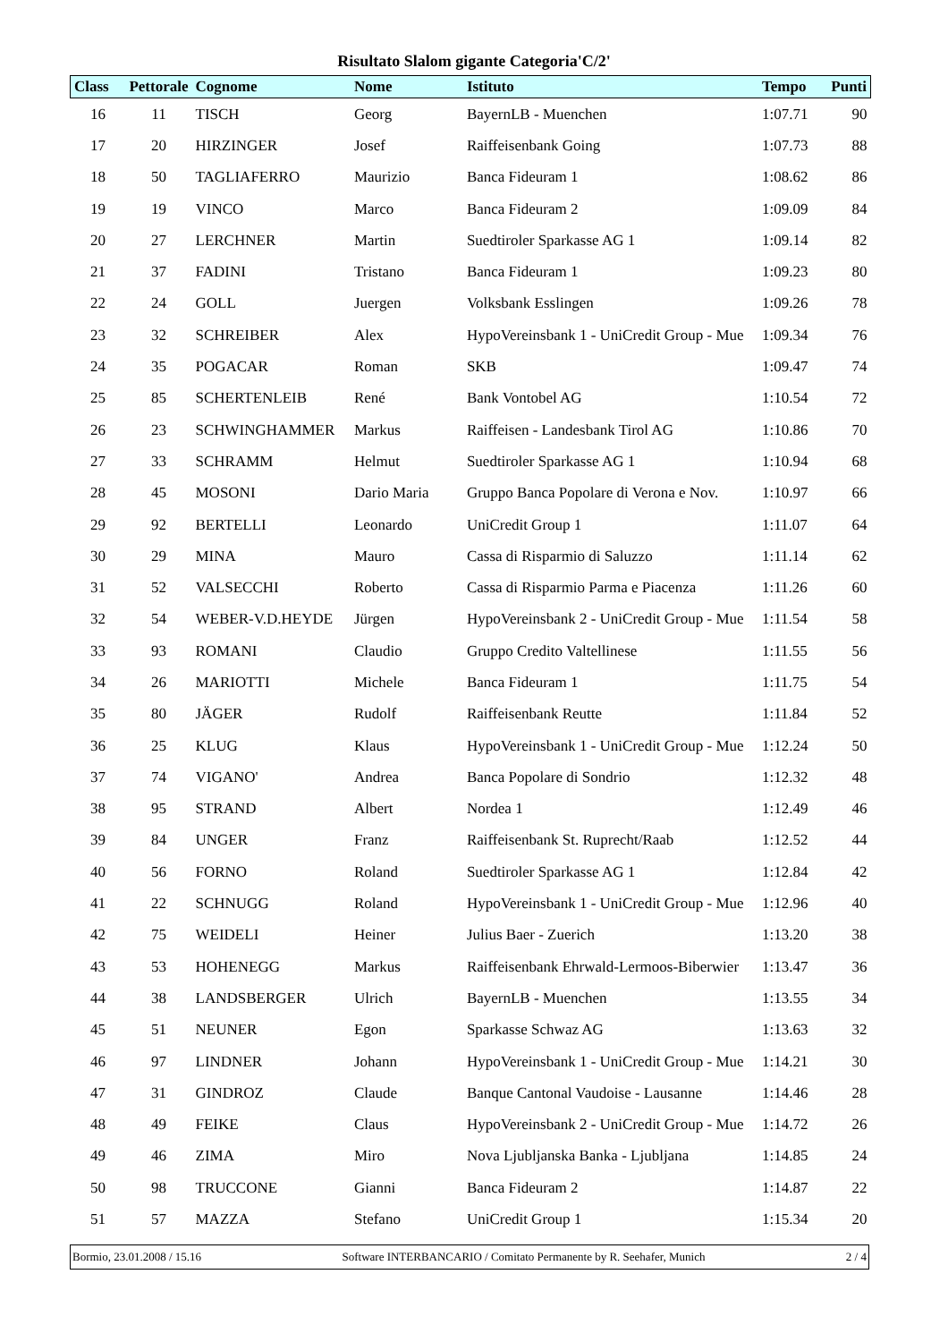Risultato Slalom gigante Categoria'C/2'
| Class | Pettorale | Cognome | Nome | Istituto | Tempo | Punti |
| --- | --- | --- | --- | --- | --- | --- |
| 16 | 11 | TISCH | Georg | BayernLB - Muenchen | 1:07.71 | 90 |
| 17 | 20 | HIRZINGER | Josef | Raiffeisenbank Going | 1:07.73 | 88 |
| 18 | 50 | TAGLIAFERRO | Maurizio | Banca Fideuram 1 | 1:08.62 | 86 |
| 19 | 19 | VINCO | Marco | Banca Fideuram 2 | 1:09.09 | 84 |
| 20 | 27 | LERCHNER | Martin | Suedtiroler Sparkasse AG 1 | 1:09.14 | 82 |
| 21 | 37 | FADINI | Tristano | Banca Fideuram 1 | 1:09.23 | 80 |
| 22 | 24 | GOLL | Juergen | Volksbank Esslingen | 1:09.26 | 78 |
| 23 | 32 | SCHREIBER | Alex | HypoVereinsbank 1 - UniCredit Group - Mue | 1:09.34 | 76 |
| 24 | 35 | POGACAR | Roman | SKB | 1:09.47 | 74 |
| 25 | 85 | SCHERTENLEIB | René | Bank Vontobel AG | 1:10.54 | 72 |
| 26 | 23 | SCHWINGHAMMER | Markus | Raiffeisen - Landesbank Tirol AG | 1:10.86 | 70 |
| 27 | 33 | SCHRAMM | Helmut | Suedtiroler Sparkasse AG 1 | 1:10.94 | 68 |
| 28 | 45 | MOSONI | Dario Maria | Gruppo Banca Popolare di Verona e Nov. | 1:10.97 | 66 |
| 29 | 92 | BERTELLI | Leonardo | UniCredit Group 1 | 1:11.07 | 64 |
| 30 | 29 | MINA | Mauro | Cassa di Risparmio di Saluzzo | 1:11.14 | 62 |
| 31 | 52 | VALSECCHI | Roberto | Cassa di Risparmio Parma e Piacenza | 1:11.26 | 60 |
| 32 | 54 | WEBER-V.D.HEYDE | Jürgen | HypoVereinsbank 2 - UniCredit Group - Mue | 1:11.54 | 58 |
| 33 | 93 | ROMANI | Claudio | Gruppo Credito Valtellinese | 1:11.55 | 56 |
| 34 | 26 | MARIOTTI | Michele | Banca Fideuram 1 | 1:11.75 | 54 |
| 35 | 80 | JÄGER | Rudolf | Raiffeisenbank Reutte | 1:11.84 | 52 |
| 36 | 25 | KLUG | Klaus | HypoVereinsbank 1 - UniCredit Group - Mue | 1:12.24 | 50 |
| 37 | 74 | VIGANO' | Andrea | Banca Popolare di Sondrio | 1:12.32 | 48 |
| 38 | 95 | STRAND | Albert | Nordea 1 | 1:12.49 | 46 |
| 39 | 84 | UNGER | Franz | Raiffeisenbank St. Ruprecht/Raab | 1:12.52 | 44 |
| 40 | 56 | FORNO | Roland | Suedtiroler Sparkasse AG 1 | 1:12.84 | 42 |
| 41 | 22 | SCHNUGG | Roland | HypoVereinsbank 1 - UniCredit Group - Mue | 1:12.96 | 40 |
| 42 | 75 | WEIDELI | Heiner | Julius Baer - Zuerich | 1:13.20 | 38 |
| 43 | 53 | HOHENEGG | Markus | Raiffeisenbank Ehrwald-Lermoos-Biberwier | 1:13.47 | 36 |
| 44 | 38 | LANDSBERGER | Ulrich | BayernLB - Muenchen | 1:13.55 | 34 |
| 45 | 51 | NEUNER | Egon | Sparkasse Schwaz AG | 1:13.63 | 32 |
| 46 | 97 | LINDNER | Johann | HypoVereinsbank 1 - UniCredit Group - Mue | 1:14.21 | 30 |
| 47 | 31 | GINDROZ | Claude | Banque Cantonal Vaudoise - Lausanne | 1:14.46 | 28 |
| 48 | 49 | FEIKE | Claus | HypoVereinsbank 2 - UniCredit Group - Mue | 1:14.72 | 26 |
| 49 | 46 | ZIMA | Miro | Nova Ljubljanska Banka - Ljubljana | 1:14.85 | 24 |
| 50 | 98 | TRUCCONE | Gianni | Banca Fideuram 2 | 1:14.87 | 22 |
| 51 | 57 | MAZZA | Stefano | UniCredit Group 1 | 1:15.34 | 20 |
Bormio, 23.01.2008 / 15.16 Software INTERBANCARIO / Comitato Permanente by R. Seehafer, Munich 2 / 4